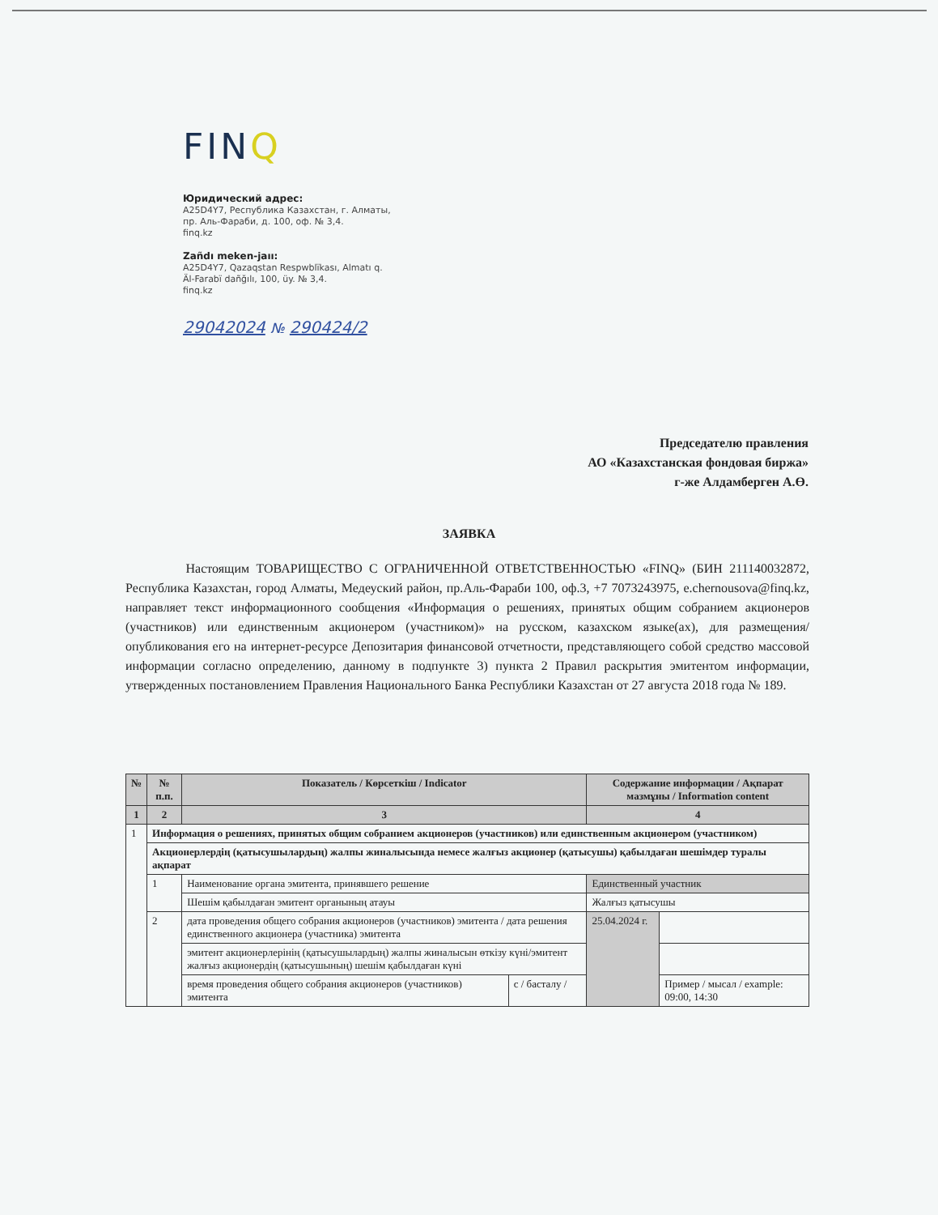FINQ
Юридический адрес:
A25D4Y7, Республика Казахстан, г. Алматы,
пр. Аль-Фараби, д. 100, оф. № 3,4.
finq.kz
Zañdı meken-jaıı:
A25D4Y7, Qazaqstan Respwblïkası, Almatı q.
Äl-Farabï dañğılı, 100, üy. № 3,4.
finq.kz
29042024 № 290424/2
Председателю правления
АО «Казахстанская фондовая биржа»
г-же Алдамберген А.Ө.
ЗАЯВКА
Настоящим ТОВАРИЩЕСТВО С ОГРАНИЧЕННОЙ ОТВЕТСТВЕННОСТЬЮ «FINQ» (БИН 211140032872, Республика Казахстан, город Алматы, Медеуский район, пр.Аль-Фараби 100, оф.3, +7 7073243975, e.chernousova@finq.kz, направляет текст информационного сообщения «Информация о решениях, принятых общим собранием акционеров (участников) или единственным акционером (участником)» на русском, казахском языке(ах), для размещения/опубликования его на интернет-ресурсе Депозитария финансовой отчетности, представляющего собой средство массовой информации согласно определению, данному в подпункте 3) пункта 2 Правил раскрытия эмитентом информации, утвержденных постановлением Правления Национального Банка Республики Казахстан от 27 августа 2018 года № 189.
| № | № п.п. | Показатель / Көрсеткіш / Indicator | | Содержание информации / Ақпарат мазмұны / Information content | |
| --- | --- | --- | --- | --- | --- |
| 1 | 2 | 3 | | 4 | |
| 1 | Информация о решениях, принятых общим собранием акционеров (участников) или единственным акционером (участником) | | | | |
| | Акционерлердің (қатысушылардың) жалпы жиналысында немесе жалғыз акционер (қатысушы) қабылдаған шешімдер туралы ақпарат | | | | |
| | 1 | Наименование органа эмитента, принявшего решение | | Единственный участник | |
| | | Шешім қабылдаған эмитент органының атауы | | Жалғыз қатысушы | |
| | 2 | дата проведения общего собрания акционеров (участников) эмитента / дата решения единственного акционера (участника) эмитента | | 25.04.2024 г. | |
| | | эмитент акционерлерінің (қатысушылардың) жалпы жиналысын өткізу күні/эмитент жалғыз акционердің (қатысушының) шешім қабылдаған күні | | | |
| | | время проведения общего собрания акционеров (участников) эмитента | с / басталу / | | Пример / мысал / example: 09:00, 14:30 |